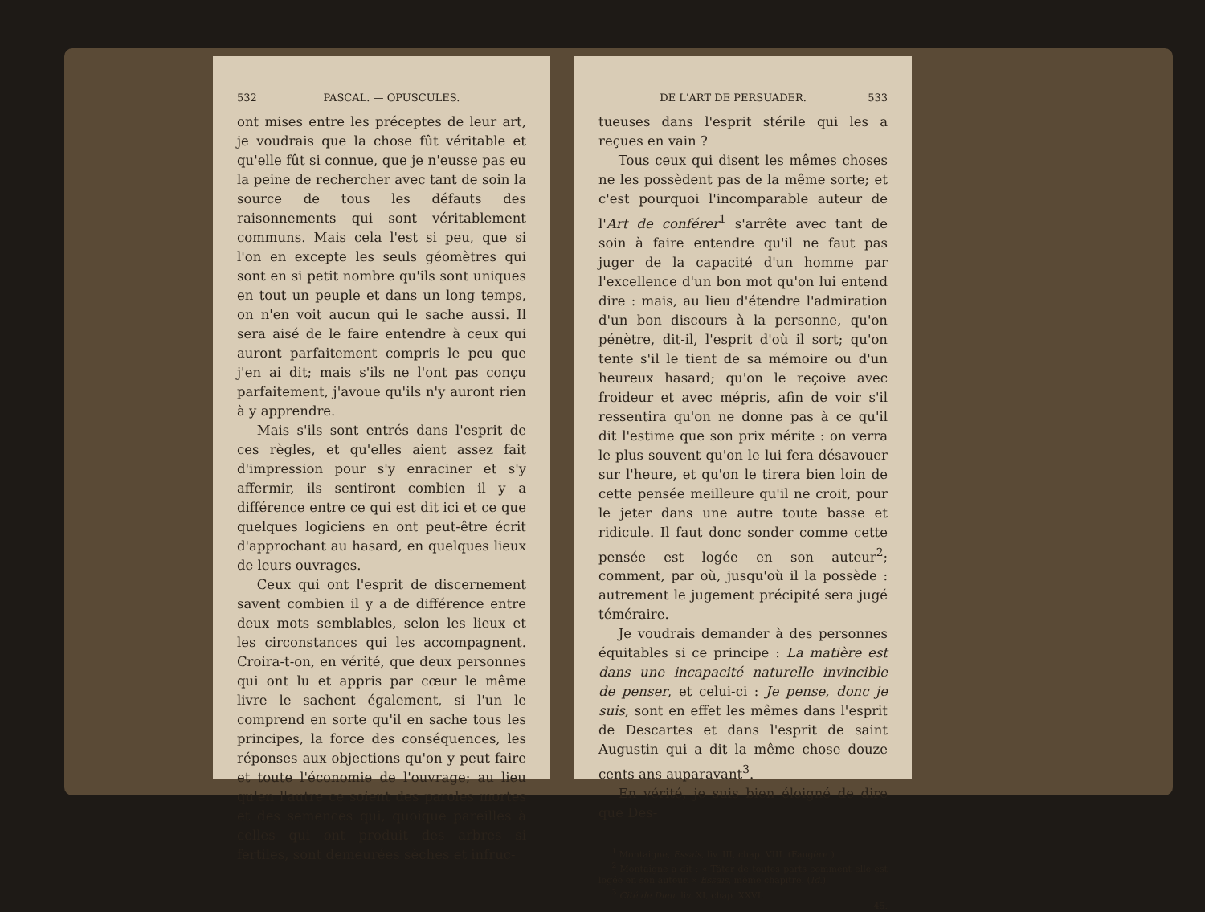532 PASCAL. — OPUSCULES.
ont mises entre les préceptes de leur art, je voudrais que la chose fût véritable et qu'elle fût si connue, que je n'eusse pas eu la peine de rechercher avec tant de soin la source de tous les défauts des raisonnements qui sont véritablement communs. Mais cela l'est si peu, que si l'on en excepte les seuls géomètres qui sont en si petit nombre qu'ils sont uniques en tout un peuple et dans un long temps, on n'en voit aucun qui le sache aussi. Il sera aisé de le faire entendre à ceux qui auront parfaitement compris le peu que j'en ai dit; mais s'ils ne l'ont pas conçu parfaitement, j'avoue qu'ils n'y auront rien à y apprendre.
Mais s'ils sont entrés dans l'esprit de ces règles, et qu'elles aient assez fait d'impression pour s'y enraciner et s'y affermir, ils sentiront combien il y a différence entre ce qui est dit ici et ce que quelques logiciens en ont peut-être écrit d'approchant au hasard, en quelques lieux de leurs ouvrages.
Ceux qui ont l'esprit de discernement savent combien il y a de différence entre deux mots semblables, selon les lieux et les circonstances qui les accompagnent. Croira-t-on, en vérité, que deux personnes qui ont lu et appris par cœur le même livre le sachent également, si l'un le comprend en sorte qu'il en sache tous les principes, la force des conséquences, les réponses aux objections qu'on y peut faire et toute l'économie de l'ouvrage; au lieu qu'en l'autre ce soient des paroles mortes et des semences qui, quoique pareilles à celles qui ont produit des arbres si fertiles, sont demeurées sèches et infruc-
DE L'ART DE PERSUADER. 533
tueuses dans l'esprit stérile qui les a reçues en vain ?
Tous ceux qui disent les mêmes choses ne les possèdent pas de la même sorte; et c'est pourquoi l'incomparable auteur de l'Art de conférer<sup>1</sup> s'arrête avec tant de soin à faire entendre qu'il ne faut pas juger de la capacité d'un homme par l'excellence d'un bon mot qu'on lui entend dire : mais, au lieu d'étendre l'admiration d'un bon discours à la personne, qu'on pénètre, dit-il, l'esprit d'où il sort; qu'on tente s'il le tient de sa mémoire ou d'un heureux hasard; qu'on le reçoive avec froideur et avec mépris, afin de voir s'il ressentira qu'on ne donne pas à ce qu'il dit l'estime que son prix mérite : on verra le plus souvent qu'on le lui fera désavouer sur l'heure, et qu'on le tirera bien loin de cette pensée meilleure qu'il ne croit, pour le jeter dans une autre toute basse et ridicule. Il faut donc sonder comme cette pensée est logée en son auteur<sup>2</sup>; comment, par où, jusqu'où il la possède : autrement le jugement précipité sera jugé téméraire.
Je voudrais demander à des personnes équitables si ce principe : La matière est dans une incapacité naturelle invincible de penser, et celui-ci : Je pense, donc je suis, sont en effet les mêmes dans l'esprit de Descartes et dans l'esprit de saint Augustin qui a dit la même chose douze cents ans auparavant<sup>3</sup>.
En vérité, je suis bien éloigné de dire que Des-
<sup>1</sup> Montaigne, Essais, liv. III, chap. VIII. (Faugère.)
<sup>2</sup> Montaigne a dit : « Tâter de toutes parts comment elle est logée en son auteur. » Essais, même chapitre. (Id.)
<sup>3</sup> Cité de Dieu, liv. XI, chap. XXVI.
45.